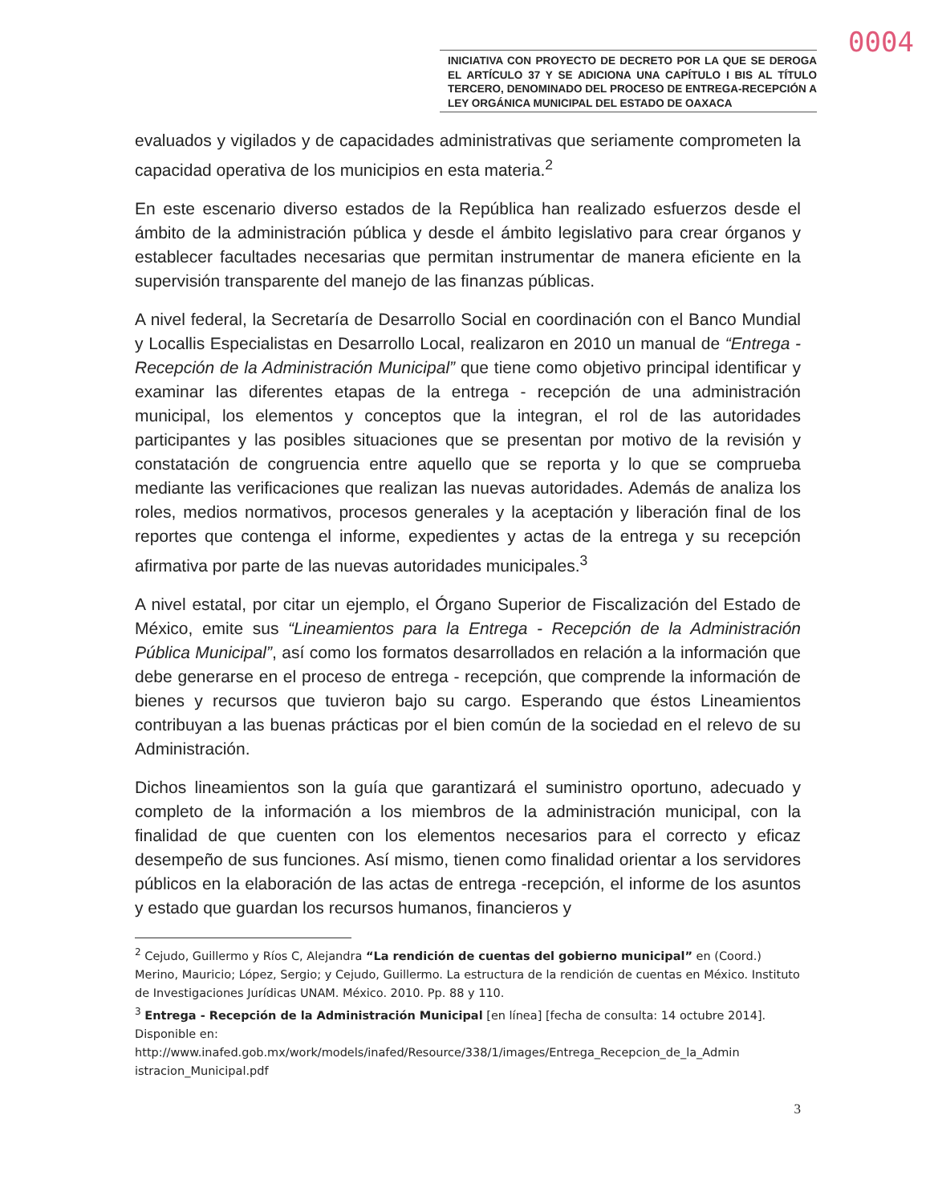0004
INICIATIVA CON PROYECTO DE DECRETO POR LA QUE SE DEROGA EL ARTÍCULO 37 Y SE ADICIONA UNA CAPÍTULO I BIS AL TÍTULO TERCERO, DENOMINADO DEL PROCESO DE ENTREGA-RECEPCIÓN A LEY ORGÁNICA MUNICIPAL DEL ESTADO DE OAXACA
evaluados y vigilados y de capacidades administrativas que seriamente comprometen la capacidad operativa de los municipios en esta materia.<sup>2</sup>
En este escenario diverso estados de la República han realizado esfuerzos desde el ámbito de la administración pública y desde el ámbito legislativo para crear órganos y establecer facultades necesarias que permitan instrumentar de manera eficiente en la supervisión transparente del manejo de las finanzas públicas.
A nivel federal, la Secretaría de Desarrollo Social en coordinación con el Banco Mundial y Locallis Especialistas en Desarrollo Local, realizaron en 2010 un manual de “Entrega - Recepción de la Administración Municipal” que tiene como objetivo principal identificar y examinar las diferentes etapas de la entrega - recepción de una administración municipal, los elementos y conceptos que la integran, el rol de las autoridades participantes y las posibles situaciones que se presentan por motivo de la revisión y constatación de congruencia entre aquello que se reporta y lo que se comprueba mediante las verificaciones que realizan las nuevas autoridades. Además de analiza los roles, medios normativos, procesos generales y la aceptación y liberación final de los reportes que contenga el informe, expedientes y actas de la entrega y su recepción afirmativa por parte de las nuevas autoridades municipales.<sup>3</sup>
A nivel estatal, por citar un ejemplo, el Órgano Superior de Fiscalización del Estado de México, emite sus “Lineamientos para la Entrega - Recepción de la Administración Pública Municipal”, así como los formatos desarrollados en relación a la información que debe generarse en el proceso de entrega - recepción, que comprende la información de bienes y recursos que tuvieron bajo su cargo. Esperando que éstos Lineamientos contribuyan a las buenas prácticas por el bien común de la sociedad en el relevo de su Administración.
Dichos lineamientos son la guía que garantizará el suministro oportuno, adecuado y completo de la información a los miembros de la administración municipal, con la finalidad de que cuenten con los elementos necesarios para el correcto y eficaz desempeño de sus funciones. Así mismo, tienen como finalidad orientar a los servidores públicos en la elaboración de las actas de entrega -recepción, el informe de los asuntos y estado que guardan los recursos humanos, financieros y
<sup>2</sup> Cejudo, Guillermo y Ríos C, Alejandra “La rendición de cuentas del gobierno municipal” en (Coord.) Merino, Mauricio; López, Sergio; y Cejudo, Guillermo. La estructura de la rendición de cuentas en México. Instituto de Investigaciones Jurídicas UNAM. México. 2010. Pp. 88 y 110.
<sup>3</sup> Entrega - Recepción de la Administración Municipal [en línea] [fecha de consulta: 14 octubre 2014]. Disponible en:
http://www.inafed.gob.mx/work/models/inafed/Resource/338/1/images/Entrega_Recepcion_de_la_Admin istracion_Municipal.pdf
3